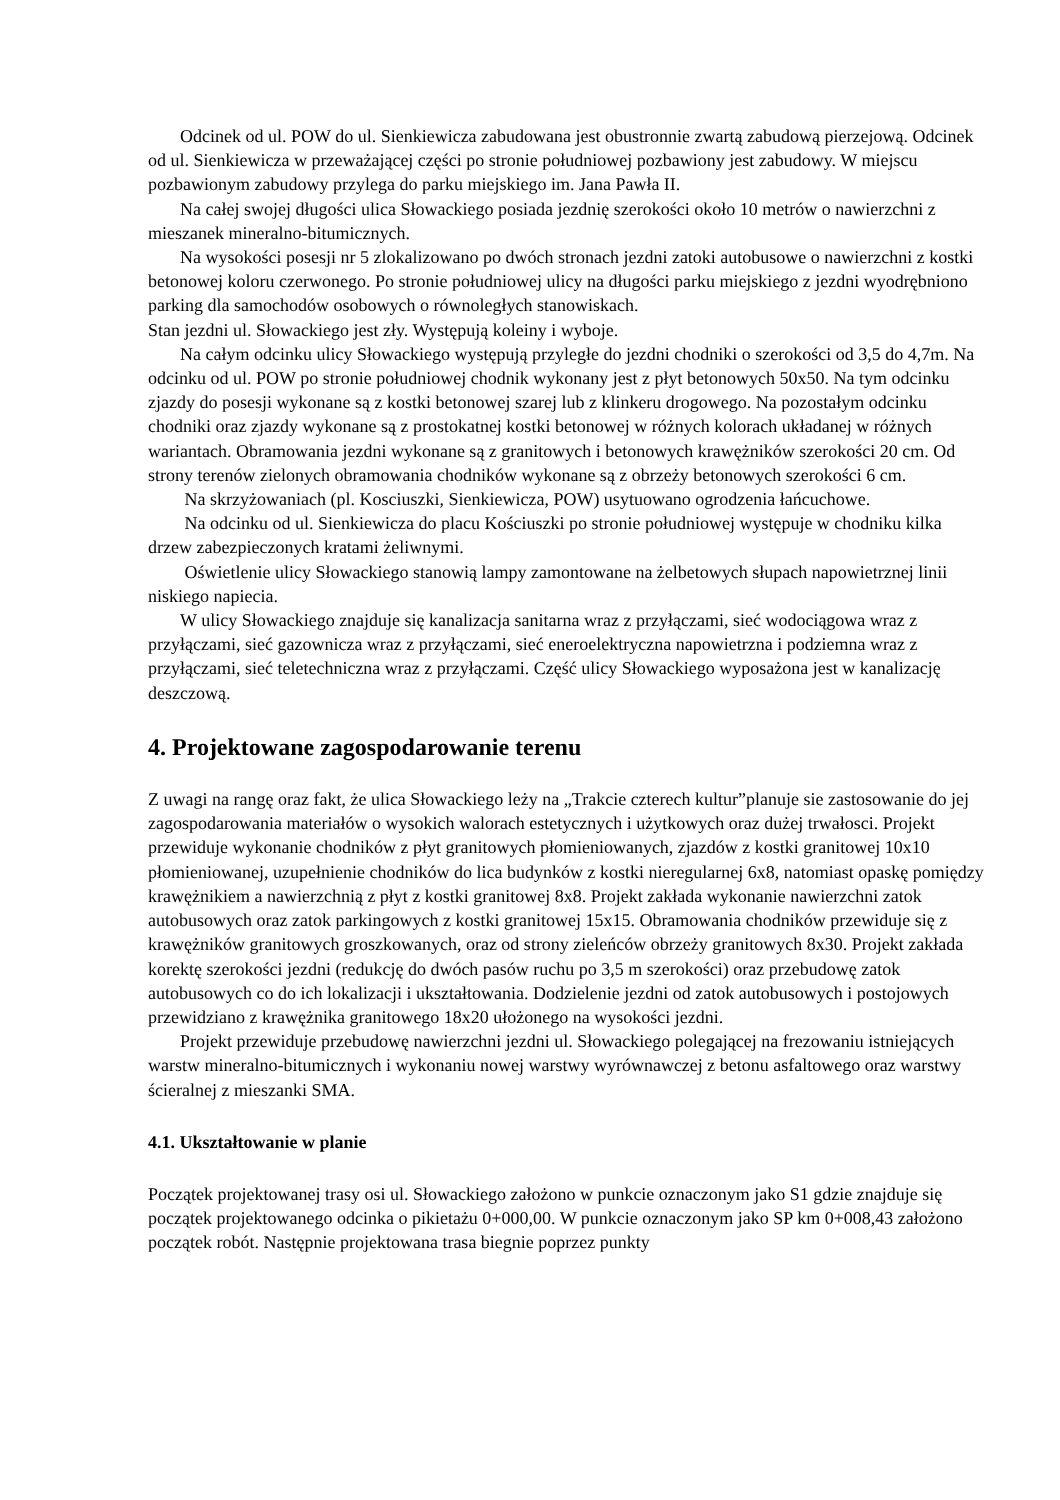Odcinek od ul. POW do ul. Sienkiewicza zabudowana jest obustronnie zwartą zabudową pierzejową. Odcinek od ul. Sienkiewicza w przeważającej części po stronie południowej pozbawiony jest zabudowy. W miejscu pozbawionym zabudowy przylega do parku miejskiego im. Jana Pawła II.
Na całej swojej długości ulica Słowackiego posiada jezdnię szerokości około 10 metrów o nawierzchni z mieszanek mineralno-bitumicznych.
Na wysokości posesji nr 5 zlokalizowano po dwóch stronach jezdni zatoki autobusowe o nawierzchni z kostki betonowej koloru czerwonego. Po stronie południowej ulicy na długości parku miejskiego z jezdni wyodrębniono parking dla samochodów osobowych o równoległych stanowiskach.
Stan jezdni ul. Słowackiego jest zły. Występują koleiny i wyboje.
Na całym odcinku ulicy Słowackiego występują przyległe do jezdni chodniki o szerokości od 3,5 do 4,7m. Na odcinku od ul. POW po stronie południowej chodnik wykonany jest z płyt betonowych 50x50. Na tym odcinku zjazdy do posesji wykonane są z kostki betonowej szarej lub z klinkeru drogowego. Na pozostałym odcinku chodniki oraz zjazdy wykonane są z prostokatnej kostki betonowej w różnych kolorach układanej w różnych wariantach. Obramowania jezdni wykonane są z granitowych i betonowych krawężników szerokości 20 cm. Od strony terenów zielonych obramowania chodników wykonane są z obrzeży betonowych szerokości 6 cm.
Na skrzyżowaniach (pl. Kosciuszki, Sienkiewicza, POW) usytuowano ogrodzenia łańcuchowe.
Na odcinku od ul. Sienkiewicza do placu Kościuszki po stronie południowej występuje w chodniku kilka drzew zabezpieczonych kratami żeliwnymi.
Oświetlenie ulicy Słowackiego stanowią lampy zamontowane na żelbetowych słupach napowietrznej linii niskiego napiecia.
W ulicy Słowackiego znajduje się kanalizacja sanitarna wraz z przyłączami, sieć wodociągowa wraz z przyłączami, sieć gazownicza wraz z przyłączami, sieć eneroelektryczna napowietrzna i podziemna wraz z przyłączami, sieć teletechniczna wraz z przyłączami. Część ulicy Słowackiego wyposażona jest w kanalizację deszczową.
4. Projektowane zagospodarowanie terenu
Z uwagi na rangę oraz fakt, że ulica Słowackiego leży na „Trakcie czterech kultur”planuje sie zastosowanie do jej zagospodarowania materiałów o wysokich walorach estetycznych i użytkowych oraz dużej trwałosci. Projekt przewiduje wykonanie chodników z płyt granitowych płomieniowanych, zjazdów z kostki granitowej 10x10 płomieniowanej, uzupełnienie chodników do lica budynków z kostki nieregularnej 6x8, natomiast opaskę pomiędzy krawężnikiem a nawierzchnią z płyt z kostki granitowej 8x8. Projekt zakłada wykonanie nawierzchni zatok autobusowych oraz zatok parkingowych z kostki granitowej 15x15. Obramowania chodników przewiduje się z krawężników granitowych groszkowanych, oraz od strony zieleńców obrzeży granitowych 8x30. Projekt zakłada korektę szerokości jezdni (redukcję do dwóch pasów ruchu po 3,5 m szerokości) oraz przebudowę zatok autobusowych co do ich lokalizacji i ukształtowania. Dodzielenie jezdni od zatok autobusowych i postojowych przewidziano z krawężnika granitowego 18x20 ułożonego na wysokości jezdni.
Projekt przewiduje przebudowę nawierzchni jezdni ul. Słowackiego polegającej na frezowaniu istniejących warstw mineralno-bitumicznych i wykonaniu nowej warstwy wyrównawczej z betonu asfaltowego oraz warstwy ścieralnej z mieszanki SMA.
4.1. Ukształtowanie w planie
Początek projektowanej trasy osi ul. Słowackiego założono w punkcie oznaczonym jako S1 gdzie znajduje się początek projektowanego odcinka o pikietażu 0+000,00. W punkcie oznaczonym jako SP km 0+008,43 założono początek robót. Następnie projektowana trasa biegnie poprzez punkty